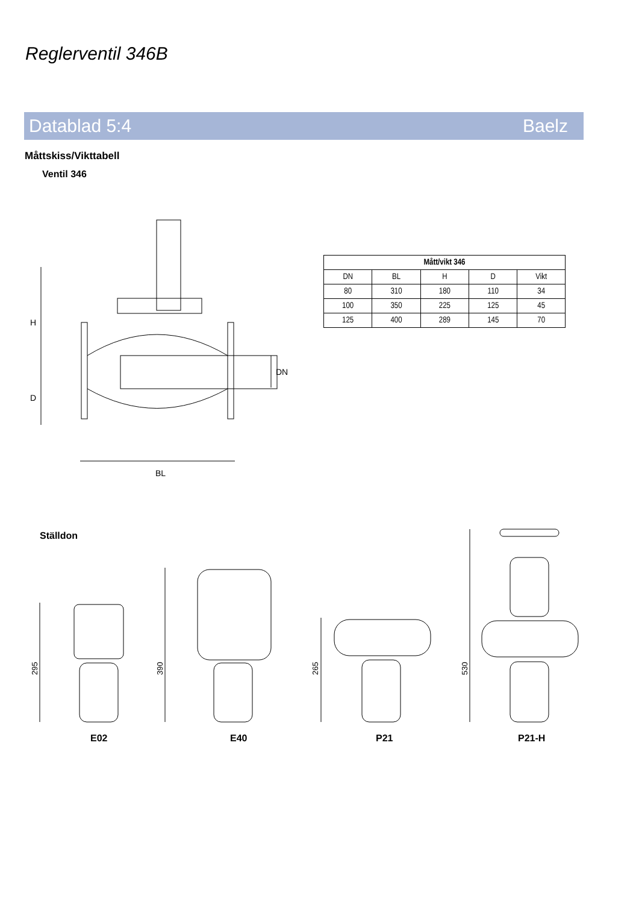Reglerventil 346B
Datablad 5:4 Baelz
Måttskiss/Vikttabell
Ventil 346
H
D
DN
BL
| Mått/vikt 346 | | | | |
| --- | --- | --- | --- | --- |
| DN | BL | H | D | Vikt |
| 80 | 310 | 180 | 110 | 34 |
| 100 | 350 | 225 | 125 | 45 |
| 125 | 400 | 289 | 145 | 70 |
Ställdon
295
390
265
530
E02 E40 P21 P21-H